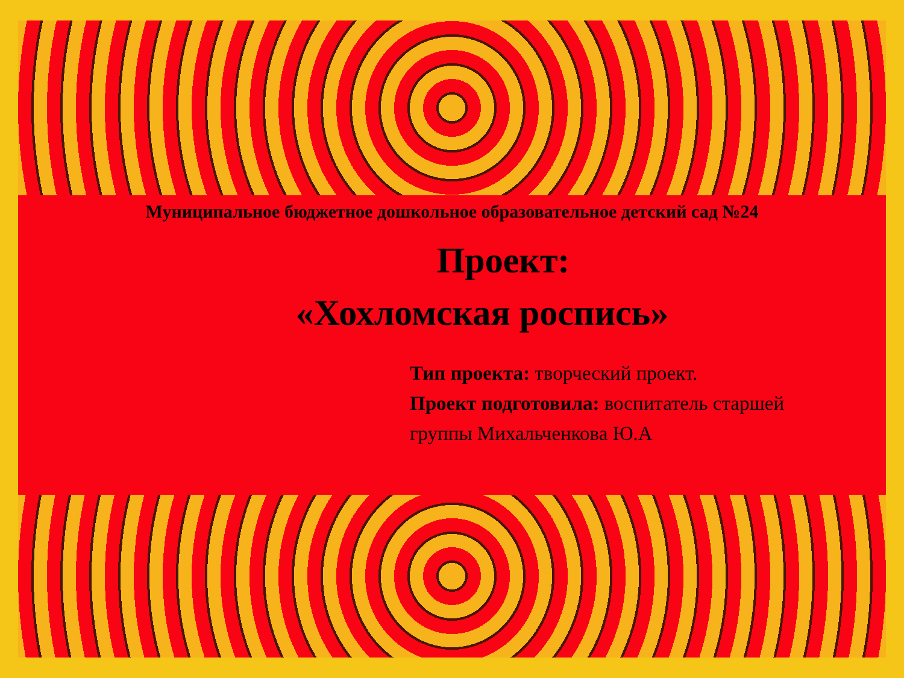Муниципальное бюджетное дошкольное образовательное детский сад №24
Проект:
«Хохломская роспись»
Тип проекта: творческий проект.
Проект подготовила: воспитатель старшей группы Михальченкова Ю.А